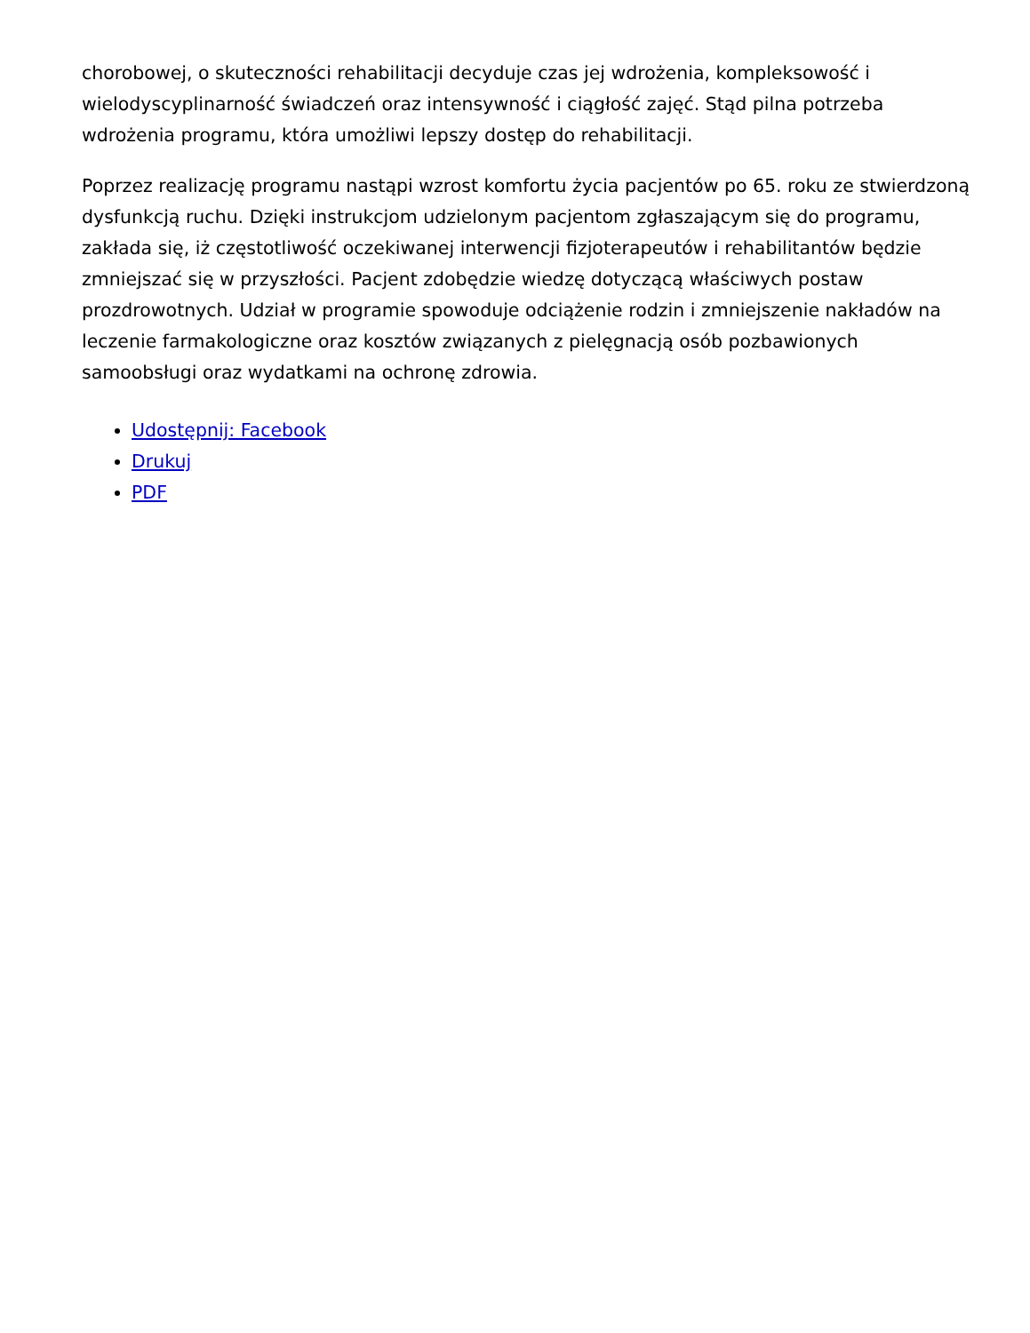chorobowej, o skuteczności rehabilitacji decyduje czas jej wdrożenia, kompleksowość i wielodyscyplinarność świadczeń oraz intensywność i ciągłość zajęć. Stąd pilna potrzeba wdrożenia programu, która umożliwi lepszy dostęp do rehabilitacji.
Poprzez realizację programu nastąpi wzrost komfortu życia pacjentów po 65. roku ze stwierdzoną dysfunkcją ruchu. Dzięki instrukcjom udzielonym pacjentom zgłaszającym się do programu, zakłada się, iż częstotliwość oczekiwanej interwencji fizjoterapeutów i rehabilitantów będzie zmniejszać się w przyszłości. Pacjent zdobędzie wiedzę dotyczącą właściwych postaw prozdrowotnych. Udział w programie spowoduje odciążenie rodzin i zmniejszenie nakładów na leczenie farmakologiczne oraz kosztów związanych z pielęgnacją osób pozbawionych samoobsługi oraz wydatkami na ochronę zdrowia.
Udostępnij: Facebook
Drukuj
PDF